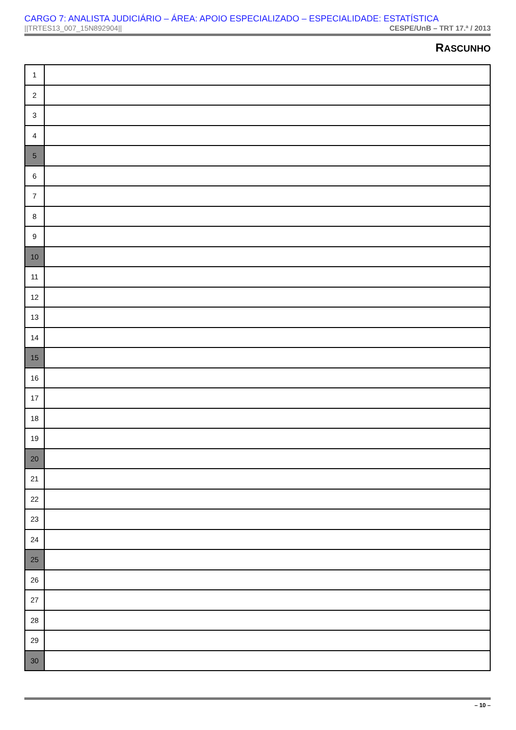CARGO 7: ANALISTA JUDICIÁRIO – ÁREA: APOIO ESPECIALIZADO – ESPECIALIDADE: ESTATÍSTICA
||TRTES13_007_15N892904|| CESPE/UnB – TRT 17.ª / 2013
RASCUNHO
| 1 | |
| 2 | |
| 3 | |
| 4 | |
| 5 | |
| 6 | |
| 7 | |
| 8 | |
| 9 | |
| 10 | |
| 11 | |
| 12 | |
| 13 | |
| 14 | |
| 15 | |
| 16 | |
| 17 | |
| 18 | |
| 19 | |
| 20 | |
| 21 | |
| 22 | |
| 23 | |
| 24 | |
| 25 | |
| 26 | |
| 27 | |
| 28 | |
| 29 | |
| 30 | |
– 10 –